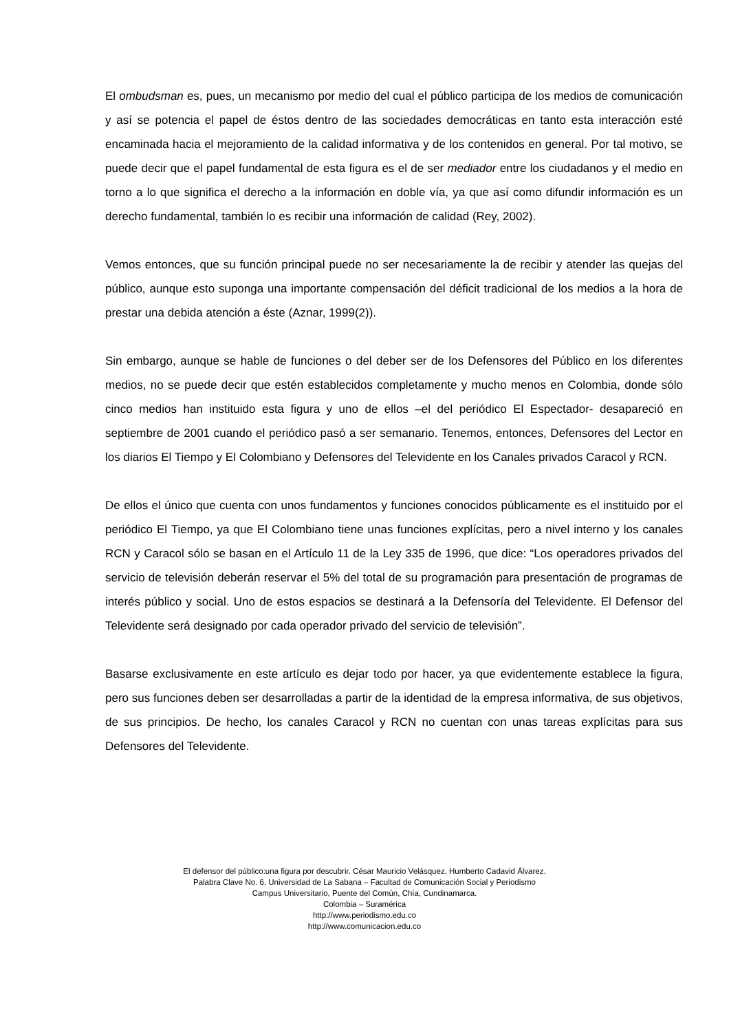El ombudsman es, pues, un mecanismo por medio del cual el público participa de los medios de comunicación y así se potencia el papel de éstos dentro de las sociedades democráticas en tanto esta interacción esté encaminada hacia el mejoramiento de la calidad informativa y de los contenidos en general. Por tal motivo, se puede decir que el papel fundamental de esta figura es el de ser mediador entre los ciudadanos y el medio en torno a lo que significa el derecho a la información en doble vía, ya que así como difundir información es un derecho fundamental, también lo es recibir una información de calidad (Rey, 2002).
Vemos entonces, que su función principal puede no ser necesariamente la de recibir y atender las quejas del público, aunque esto suponga una importante compensación del déficit tradicional de los medios a la hora de prestar una debida atención a éste (Aznar, 1999(2)).
Sin embargo, aunque se hable de funciones o del deber ser de los Defensores del Público en los diferentes medios, no se puede decir que estén establecidos completamente y mucho menos en Colombia, donde sólo cinco medios han instituido esta figura y uno de ellos –el del periódico El Espectador- desapareció en septiembre de 2001 cuando el periódico pasó a ser semanario. Tenemos, entonces, Defensores del Lector en los diarios El Tiempo y El Colombiano y Defensores del Televidente en los Canales privados Caracol y RCN.
De ellos el único que cuenta con unos fundamentos y funciones conocidos públicamente es el instituido por el periódico El Tiempo, ya que El Colombiano tiene unas funciones explícitas, pero a nivel interno y los canales RCN y Caracol sólo se basan en el Artículo 11 de la Ley 335 de 1996, que dice: “Los operadores privados del servicio de televisión deberán reservar el 5% del total de su programación para presentación de programas de interés público y social. Uno de estos espacios se destinará a la Defensoría del Televidente. El Defensor del Televidente será designado por cada operador privado del servicio de televisión”.
Basarse exclusivamente en este artículo es dejar todo por hacer, ya que evidentemente establece la figura, pero sus funciones deben ser desarrolladas a partir de la identidad de la empresa informativa, de sus objetivos, de sus principios. De hecho, los canales Caracol y RCN no cuentan con unas tareas explícitas para sus Defensores del Televidente.
El defensor del público:una figura por descubrir. César Mauricio Velásquez, Humberto Cadavid Álvarez.
Palabra Clave No. 6. Universidad de La Sabana – Facultad de Comunicación Social y Periodismo
Campus Universitario, Puente del Común, Chía, Cundinamarca.
Colombia – Suramérica
http://www.periodismo.edu.co
http://www.comunicacion.edu.co